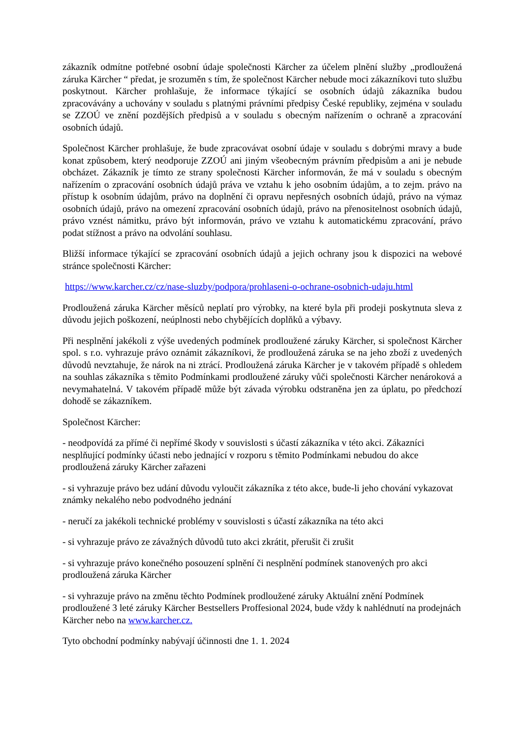zákazník odmítne potřebné osobní údaje společnosti Kärcher za účelem plnění služby „prodloužená záruka Kärcher “ předat, je srozuměn s tím, že společnost Kärcher nebude moci zákazníkovi tuto službu poskytnout. Kärcher prohlašuje, že informace týkající se osobních údajů zákazníka budou zpracovávány a uchovány v souladu s platnými právními předpisy České republiky, zejména v souladu se ZZOÚ ve znění pozdějších předpisů a v souladu s obecným nařízením o ochraně a zpracování osobních údajů.
Společnost Kärcher prohlašuje, že bude zpracovávat osobní údaje v souladu s dobrými mravy a bude konat způsobem, který neodporuje ZZOÚ ani jiným všeobecným právním předpisům a ani je nebude obcházet. Zákazník je tímto ze strany společnosti Kärcher informován, že má v souladu s obecným nařízením o zpracování osobních údajů práva ve vztahu k jeho osobním údajům, a to zejm. právo na přístup k osobním údajům, právo na doplnění či opravu nepřesných osobních údajů, právo na výmaz osobních údajů, právo na omezení zpracování osobních údajů, právo na přenositelnost osobních údajů, právo vznést námitku, právo být informován, právo ve vztahu k automatickému zpracování, právo podat stížnost a právo na odvolání souhlasu.
Bližší informace týkající se zpracování osobních údajů a jejich ochrany jsou k dispozici na webové stránce společnosti Kärcher:
https://www.karcher.cz/cz/nase-sluzby/podpora/prohlaseni-o-ochrane-osobnich-udaju.html
Prodloužená záruka Kärcher měsíců neplatí pro výrobky, na které byla při prodeji poskytnuta sleva z důvodu jejich poškození, neúplnosti nebo chybějících doplňků a výbavy.
Při nesplnění jakékoli z výše uvedených podmínek prodloužené záruky Kärcher, si společnost Kärcher spol. s r.o. vyhrazuje právo oznámit zákazníkovi, že prodloužená záruka se na jeho zboží z uvedených důvodů nevztahuje, že nárok na ni ztrácí. Prodloužená záruka Kärcher je v takovém případě s ohledem na souhlas zákazníka s těmito Podmínkami prodloužené záruky vůči společnosti Kärcher nenároková a nevymahatelná. V takovém případě může být závada výrobku odstraněna jen za úplatu, po předchozí dohodě se zákazníkem.
Společnost Kärcher:
- neodpovídá za přímé či nepřímé škody v souvislosti s účastí zákazníka v této akci. Zákazníci nesplňující podmínky účasti nebo jednající v rozporu s těmito Podmínkami nebudou do akce prodloužená záruky Kärcher zařazeni
- si vyhrazuje právo bez udání důvodu vyloučit zákazníka z této akce, bude-li jeho chování vykazovat známky nekalého nebo podvodného jednání
- neručí za jakékoli technické problémy v souvislosti s účastí zákazníka na této akci
- si vyhrazuje právo ze závažných důvodů tuto akci zkrátit, přerušit či zrušit
- si vyhrazuje právo konečného posouzení splnění či nesplnění podmínek stanovených pro akci prodloužená záruka Kärcher
- si vyhrazuje právo na změnu těchto Podmínek prodloužené záruky Aktuální znění Podmínek prodloužené 3 leté záruky Kärcher Bestsellers Proffesional 2024, bude vždy k nahlédnutí na prodejnách Kärcher nebo na www.karcher.cz.
Tyto obchodní podmínky nabývají účinnosti dne 1. 1. 2024